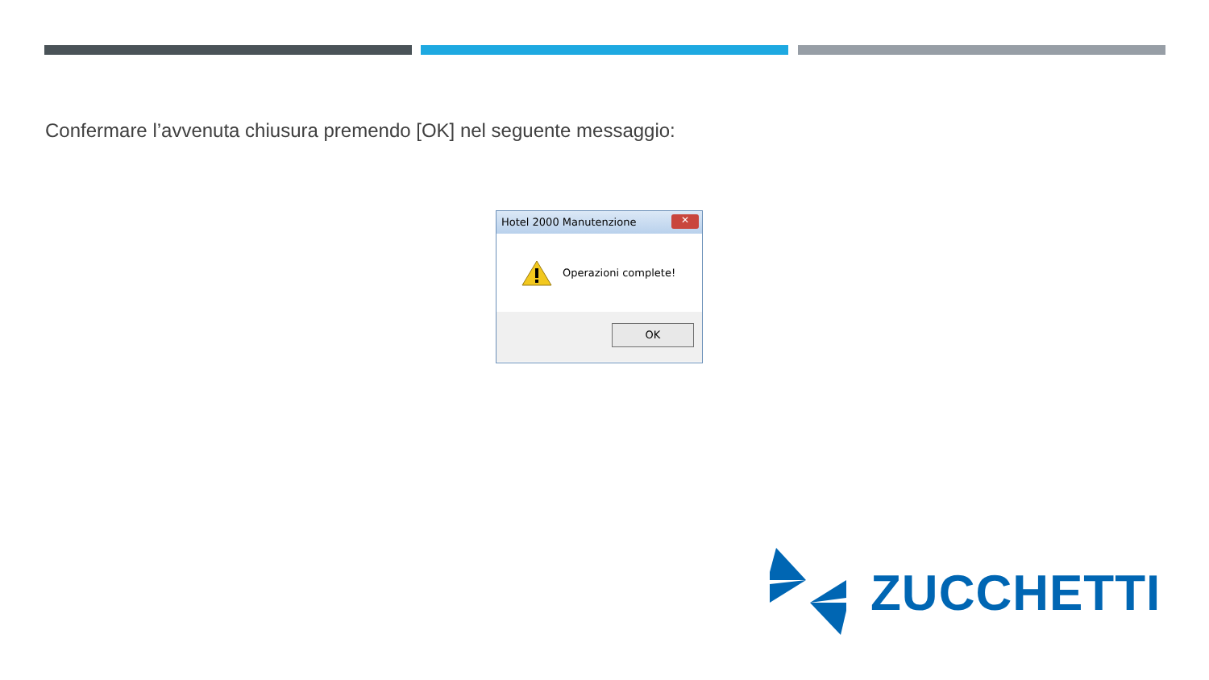Confermare l’avvenuta chiusura premendo [OK] nel seguente messaggio:
Hotel 2000 Manutenzione
✕
Operazioni complete!
OK
ZUCCHETTI